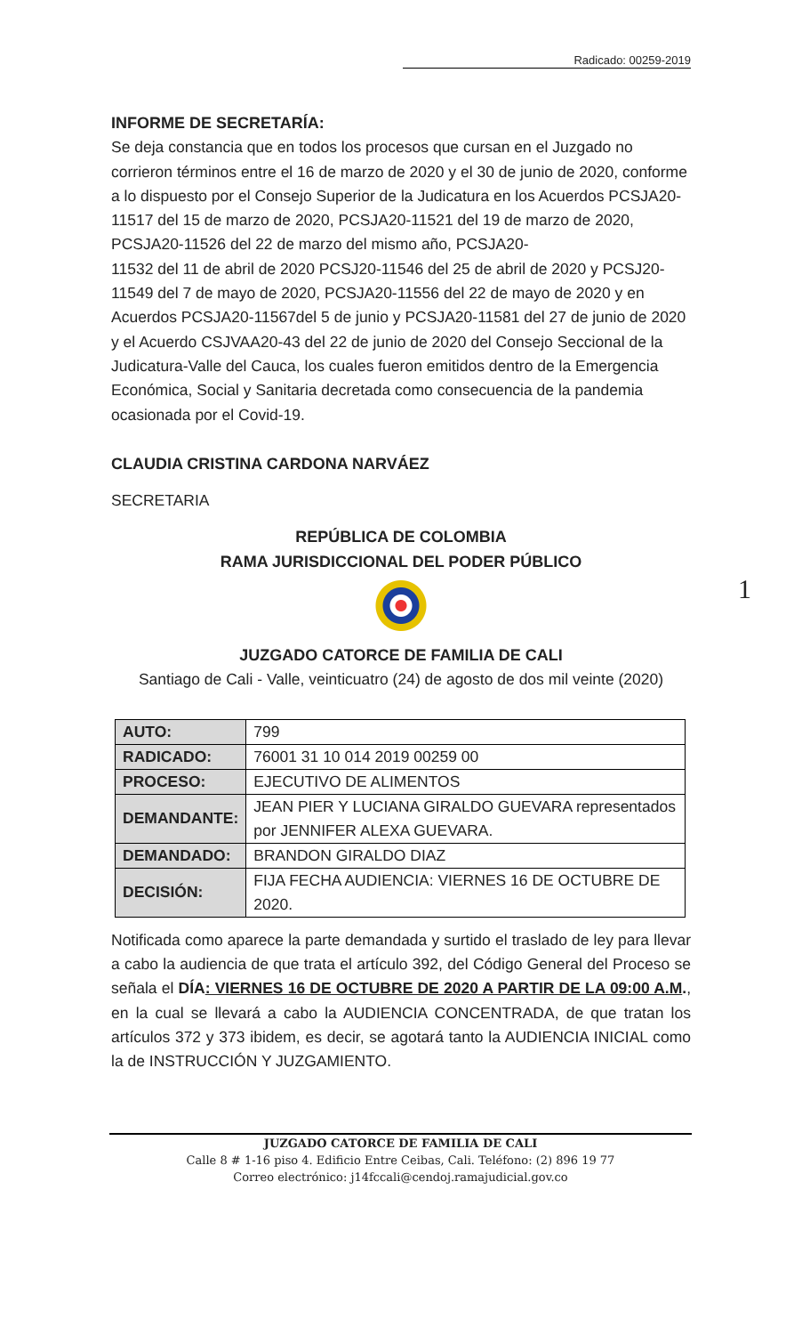Radicado: 00259-2019
INFORME DE SECRETARÍA:
Se deja constancia que en todos los procesos que cursan en el Juzgado no corrieron términos entre el 16 de marzo de 2020 y el 30 de junio de 2020, conforme a lo dispuesto por el Consejo Superior de la Judicatura en los Acuerdos PCSJA20-11517 del 15 de marzo de 2020, PCSJA20-11521 del 19 de marzo de 2020, PCSJA20-11526 del 22 de marzo del mismo año, PCSJA20-
11532 del 11 de abril de 2020 PCSJ20-11546 del 25 de abril de 2020 y PCSJ20-11549 del 7 de mayo de 2020, PCSJA20-11556 del 22 de mayo de 2020 y en Acuerdos PCSJA20-11567del 5 de junio y PCSJA20-11581 del 27 de junio de 2020 y el Acuerdo CSJVAA20-43 del 22 de junio de 2020 del Consejo Seccional de la Judicatura-Valle del Cauca, los cuales fueron emitidos dentro de la Emergencia Económica, Social y Sanitaria decretada como consecuencia de la pandemia ocasionada por el Covid-19.
CLAUDIA CRISTINA CARDONA NARVÁEZ
SECRETARIA
REPÚBLICA DE COLOMBIA
RAMA JURISDICCIONAL DEL PODER PÚBLICO
JUZGADO CATORCE DE FAMILIA DE CALI
Santiago de Cali - Valle, veinticuatro (24) de agosto de dos mil veinte (2020)
| AUTO: | 799 |
| RADICADO: | 76001 31 10 014 2019 00259 00 |
| PROCESO: | EJECUTIVO DE ALIMENTOS |
| DEMANDANTE: | JEAN PIER Y LUCIANA GIRALDO GUEVARA representados por JENNIFER ALEXA GUEVARA. |
| DEMANDADO: | BRANDON GIRALDO DIAZ |
| DECISIÓN: | FIJA FECHA AUDIENCIA: VIERNES 16 DE OCTUBRE DE 2020. |
Notificada como aparece la parte demandada y surtido el traslado de ley para llevar a cabo la audiencia de que trata el artículo 392, del Código General del Proceso se señala el DÍA: VIERNES 16 DE OCTUBRE DE 2020 A PARTIR DE LA 09:00 A.M., en la cual se llevará a cabo la AUDIENCIA CONCENTRADA, de que tratan los artículos 372 y 373 ibidem, es decir, se agotará tanto la AUDIENCIA INICIAL como la de INSTRUCCIÓN Y JUZGAMIENTO.
1
JUZGADO CATORCE DE FAMILIA DE CALI
Calle 8 # 1-16 piso 4. Edificio Entre Ceibas, Cali. Teléfono: (2) 896 19 77
Correo electrónico: j14fccali@cendoj.ramajudicial.gov.co